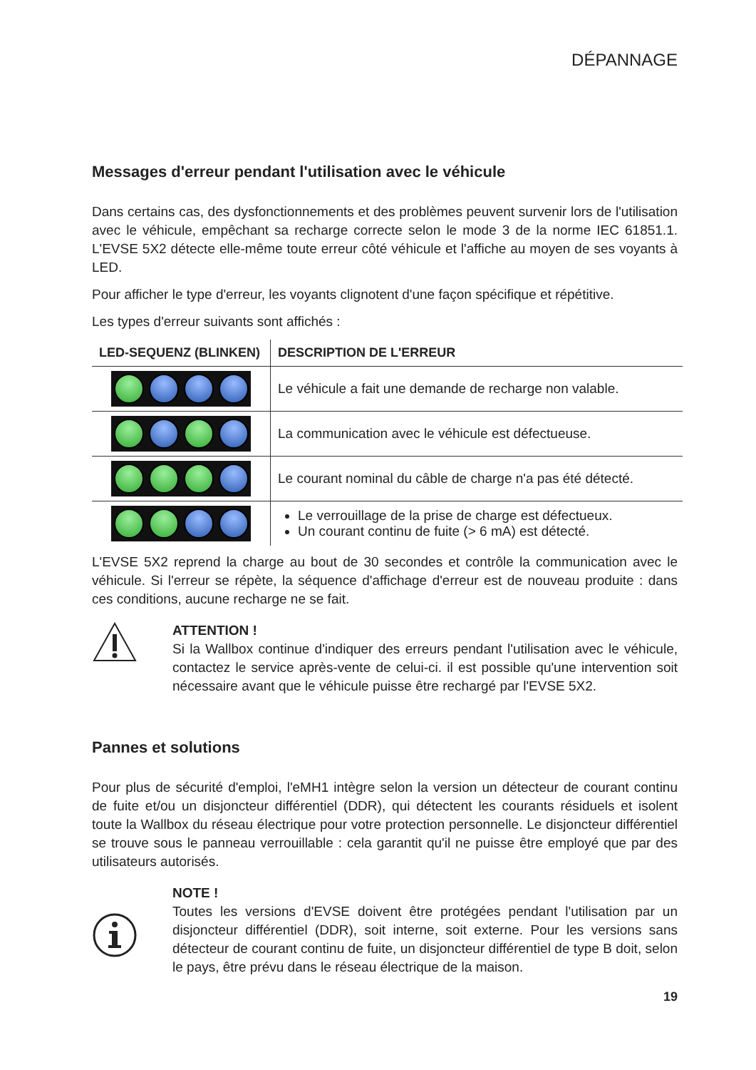DÉPANNAGE
Messages d'erreur pendant l'utilisation avec le véhicule
Dans certains cas, des dysfonctionnements et des problèmes peuvent survenir lors de l'utilisation avec le véhicule, empêchant sa recharge correcte selon le mode 3 de la norme IEC 61851.1. L'EVSE 5X2 détecte elle-même toute erreur côté véhicule et l'affiche au moyen de ses voyants à LED.
Pour afficher le type d'erreur, les voyants clignotent d'une façon spécifique et répétitive.
Les types d'erreur suivants sont affichés :
| LED-SEQUENZ (BLINKEN) | DESCRIPTION DE L'ERREUR |
| --- | --- |
| | Le véhicule a fait une demande de recharge non valable. |
| | La communication avec le véhicule est défectueuse. |
| | Le courant nominal du câble de charge n'a pas été détecté. |
| | Le verrouillage de la prise de charge est défectueux. Un courant continu de fuite (> 6 mA) est détecté. |
L'EVSE 5X2 reprend la charge au bout de 30 secondes et contrôle la communication avec le véhicule. Si l'erreur se répète, la séquence d'affichage d'erreur est de nouveau produite : dans ces conditions, aucune recharge ne se fait.
ATTENTION !
Si la Wallbox continue d'indiquer des erreurs pendant l'utilisation avec le véhicule, contactez le service après-vente de celui-ci. il est possible qu'une intervention soit nécessaire avant que le véhicule puisse être rechargé par l'EVSE 5X2.
Pannes et solutions
Pour plus de sécurité d'emploi, l'eMH1 intègre selon la version un détecteur de courant continu de fuite et/ou un disjoncteur différentiel (DDR), qui détectent les courants résiduels et isolent toute la Wallbox du réseau électrique pour votre protection personnelle. Le disjoncteur différentiel se trouve sous le panneau verrouillable : cela garantit qu'il ne puisse être employé que par des utilisateurs autorisés.
NOTE !
Toutes les versions d'EVSE doivent être protégées pendant l'utilisation par un disjoncteur différentiel (DDR), soit interne, soit externe. Pour les versions sans détecteur de courant continu de fuite, un disjoncteur différentiel de type B doit, selon le pays, être prévu dans le réseau électrique de la maison.
19